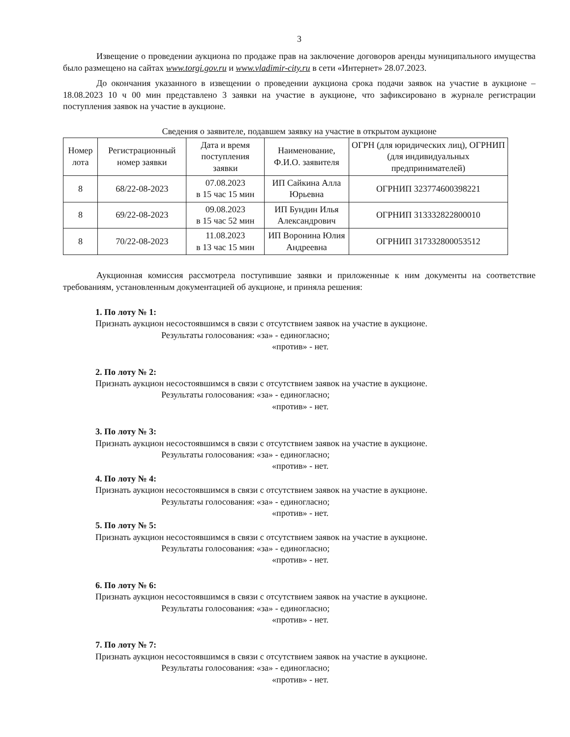3
Извещение о проведении аукциона по продаже прав на заключение договоров аренды муниципального имущества было размещено на сайтах www.torgi.gov.ru и www.vladimir-city.ru в сети «Интернет» 28.07.2023.
До окончания указанного в извещении о проведении аукциона срока подачи заявок на участие в аукционе – 18.08.2023 10 ч 00 мин представлено 3 заявки на участие в аукционе, что зафиксировано в журнале регистрации поступления заявок на участие в аукционе.
Сведения о заявителе, подавшем заявку на участие в открытом аукционе
| Номер лота | Регистрационный номер заявки | Дата и время поступления заявки | Наименование, Ф.И.О. заявителя | ОГРН (для юридических лиц), ОГРНИП (для индивидуальных предпринимателей) |
| --- | --- | --- | --- | --- |
| 8 | 68/22-08-2023 | 07.08.2023 в 15 час 15 мин | ИП Сайкина Алла Юрьевна | ОГРНИП 323774600398221 |
| 8 | 69/22-08-2023 | 09.08.2023 в 15 час 52 мин | ИП Бундин Илья Александрович | ОГРНИП 313332822800010 |
| 8 | 70/22-08-2023 | 11.08.2023 в 13 час 15 мин | ИП Воронина Юлия Андреевна | ОГРНИП 317332800053512 |
Аукционная комиссия рассмотрела поступившие заявки и приложенные к ним документы на соответствие требованиям, установленным документацией об аукционе, и приняла решения:
1. По лоту № 1:
Признать аукцион несостоявшимся в связи с отсутствием заявок на участие в аукционе.
Результаты голосования: «за» - единогласно;
«против» - нет.
2. По лоту № 2:
Признать аукцион несостоявшимся в связи с отсутствием заявок на участие в аукционе.
Результаты голосования: «за» - единогласно;
«против» - нет.
3. По лоту № 3:
Признать аукцион несостоявшимся в связи с отсутствием заявок на участие в аукционе.
Результаты голосования: «за» - единогласно;
«против» - нет.
4. По лоту № 4:
Признать аукцион несостоявшимся в связи с отсутствием заявок на участие в аукционе.
Результаты голосования: «за» - единогласно;
«против» - нет.
5. По лоту № 5:
Признать аукцион несостоявшимся в связи с отсутствием заявок на участие в аукционе.
Результаты голосования: «за» - единогласно;
«против» - нет.
6. По лоту № 6:
Признать аукцион несостоявшимся в связи с отсутствием заявок на участие в аукционе.
Результаты голосования: «за» - единогласно;
«против» - нет.
7. По лоту № 7:
Признать аукцион несостоявшимся в связи с отсутствием заявок на участие в аукционе.
Результаты голосования: «за» - единогласно;
«против» - нет.